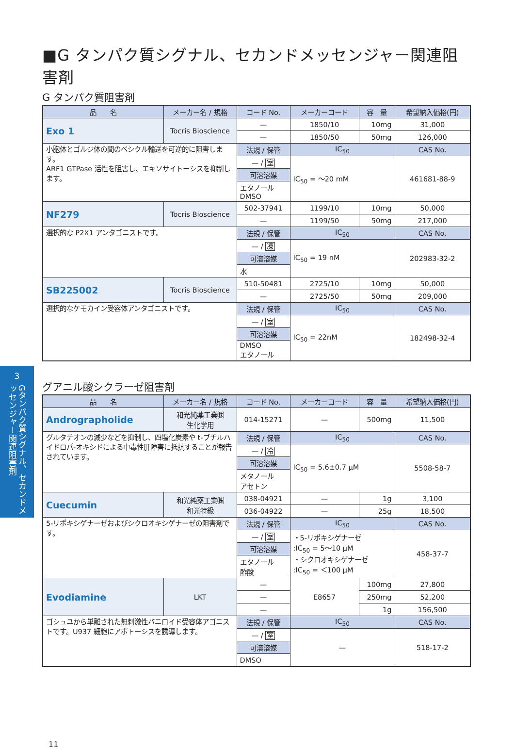■G タンパク質シグナル、セカンドメッセンジャー関連阻害剤
G タンパク質阻害剤
| 品 名 | メーカー名 / 規格 | コード No. | メーカーコード | 容 量 | 希望納入価格(円) |
| --- | --- | --- | --- | --- | --- |
| Exo 1 | Tocris Bioscience | — | 1850/10 | 10mg | 31,000 |
| | | — | 1850/50 | 50mg | 126,000 |
| 小胞体とゴルジ体の間のベシクル輸送を可逆的に阻害します。 ARF1 GTPase 活性を阻害し、エキソサイトーシスを抑制します。 | | 法規 / 保管 | IC<sub>50</sub> | | CAS No. |
| | | — / 室 | IC<sub>50</sub> = ～20 mM | | 461681-88-9 |
| | | 可溶溶媒 | | | |
| | | エタノール DMSO | | | |
| NF279 | Tocris Bioscience | 502-37941 | 1199/10 | 10mg | 50,000 |
| | | — | 1199/50 | 50mg | 217,000 |
| 選択的な P2X1 アンタゴニストです。 | | 法規 / 保管 | IC<sub>50</sub> | | CAS No. |
| | | — / 凍 | IC<sub>50</sub> = 19 nM | | 202983-32-2 |
| | | 可溶溶媒 | | | |
| | | 水 | | | |
| SB225002 | Tocris Bioscience | 510-50481 | 2725/10 | 10mg | 50,000 |
| | | — | 2725/50 | 50mg | 209,000 |
| 選択的なケモカイン受容体アンタゴニストです。 | | 法規 / 保管 | IC<sub>50</sub> | | CAS No. |
| | | — / 室 | IC<sub>50</sub> = 22nM | | 182498-32-4 |
| | | 可溶溶媒 | | | |
| | | DMSO エタノール | | | |
グアニル酸シクラーゼ阻害剤
| 品 名 | メーカー名 / 規格 | コード No. | メーカーコード | 容 量 | 希望納入価格(円) |
| --- | --- | --- | --- | --- | --- |
| Andrographolide | 和光純薬工業㈱ 生化学用 | 014-15271 | — | 500mg | 11,500 |
| グルタチオンの減少などを抑制し、四塩化炭素や t-ブチルハイドロパ-オキシドによる中毒性肝障害に抵抗することが報告されています。 | | 法規 / 保管 | IC<sub>50</sub> | | CAS No. |
| | | — / 冷 | IC<sub>50</sub> = 5.6±0.7 μM | | 5508-58-7 |
| | | 可溶溶媒 | | | |
| | | メタノール アセトン | | | |
| Cuecumin | 和光純薬工業㈱ 和光特級 | 038-04921 | — | 1g | 3,100 |
| | | 036-04922 | — | 25g | 18,500 |
| 5-リポキシゲナーゼおよびシクロオキシゲナーゼの阻害剤です。 | | 法規 / 保管 | IC<sub>50</sub> | | CAS No. |
| | | — / 室 | ・5-リポキシゲナーゼ :IC<sub>50</sub> = 5～10 μM ・シクロオキシゲナーゼ :IC<sub>50</sub> = ＜100 μM | | 458-37-7 |
| | | 可溶溶媒 | | | |
| | | エタノール 酢酸 | | | |
| Evodiamine | LKT | — | E8657 | 100mg | 27,800 |
| | | — | | 250mg | 52,200 |
| | | — | | 1g | 156,500 |
| ゴシュユから単離された無刺激性バニロイド受容体アゴニストです。U937 細胞にアポトーシスを誘導します。 | | 法規 / 保管 | IC<sub>50</sub> | | CAS No. |
| | | — / 室 | — | | 518-17-2 |
| | | 可溶溶媒 | | | |
| | | DMSO | | | |
11
3
Gタンパク質シグナル、セカンドメッセンジャー関連阻害剤